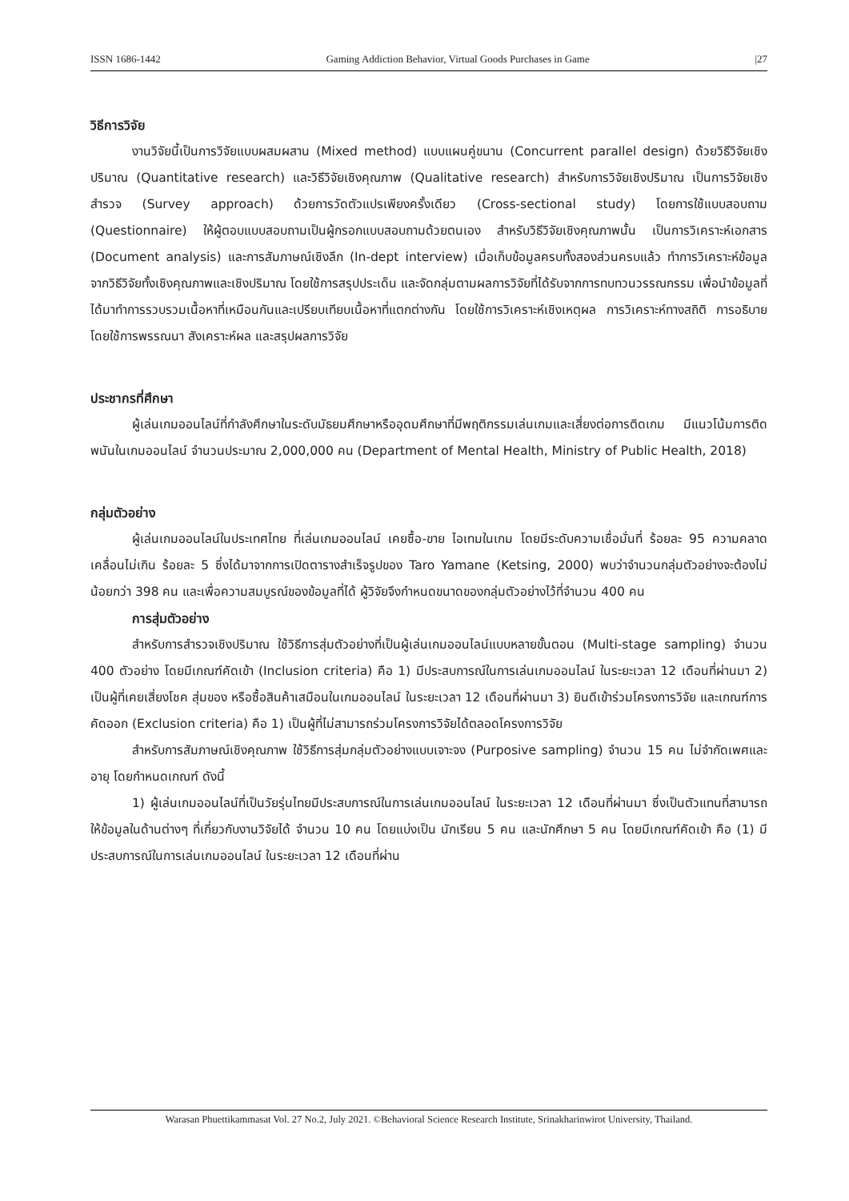ISSN 1686-1442 Gaming Addiction Behavior, Virtual Goods Purchases in Game |27
วิธีการวิจัย
งานวิจัยนี้เป็นการวิจัยแบบผสมผสาน (Mixed method) แบบแผนคู่ขนาน (Concurrent parallel design) ด้วยวิธีวิจัยเชิงปริมาณ (Quantitative research) และวิธีวิจัยเชิงคุณภาพ (Qualitative research) สำหรับการวิจัยเชิงปริมาณ เป็นการวิจัยเชิงสำรวจ (Survey approach) ด้วยการวัดตัวแปรเพียงครั้งเดียว (Cross-sectional study) โดยการใช้แบบสอบถาม (Questionnaire) ให้ผู้ตอบแบบสอบถามเป็นผู้กรอกแบบสอบถามด้วยตนเอง สำหรับวิธีวิจัยเชิงคุณภาพนั้น เป็นการวิเคราะห์เอกสาร (Document analysis) และการสัมภาษณ์เชิงลึก (In-dept interview) เมื่อเก็บข้อมูลครบทั้งสองส่วนครบแล้ว ทำการวิเคราะห์ข้อมูลจากวิธีวิจัยทั้งเชิงคุณภาพและเชิงปริมาณ โดยใช้การสรุปประเด็น และจัดกลุ่มตามผลการวิจัยที่ได้รับจากการทบทวนวรรณกรรม เพื่อนำข้อมูลที่ได้มาทำการรวบรวมเนื้อหาที่เหมือนกันและเปรียบเทียบเนื้อหาที่แตกต่างกัน โดยใช้การวิเคราะห์เชิงเหตุผล การวิเคราะห์ทางสถิติ การอธิบายโดยใช้การพรรณนา สังเคราะห์ผล และสรุปผลการวิจัย
ประชากรที่ศึกษา
ผู้เล่นเกมออนไลน์ที่กำลังศึกษาในระดับมัธยมศึกษาหรืออุดมศึกษาที่มีพฤติกรรมเล่นเกมและเสี่ยงต่อการติดเกม มีแนวโน้มการติดพนันในเกมออนไลน์ จำนวนประมาณ 2,000,000 คน (Department of Mental Health, Ministry of Public Health, 2018)
กลุ่มตัวอย่าง
ผู้เล่นเกมออนไลน์ในประเทศไทย ที่เล่นเกมออนไลน์ เคยซื้อ-ขาย ไอเทมในเกม โดยมีระดับความเชื่อมั่นที่ ร้อยละ 95 ความคลาดเคลื่อนไม่เกิน ร้อยละ 5 ซึ่งได้มาจากการเปิดตารางสำเร็จรูปของ Taro Yamane (Ketsing, 2000) พบว่าจำนวนกลุ่มตัวอย่างจะต้องไม่น้อยกว่า 398 คน และเพื่อความสมบูรณ์ของข้อมูลที่ได้ ผู้วิจัยจึงกำหนดขนาดของกลุ่มตัวอย่างไว้ที่จำนวน 400 คน
การสุ่มตัวอย่าง
สำหรับการสำรวจเชิงปริมาณ ใช้วิธีการสุ่มตัวอย่างที่เป็นผู้เล่นเกมออนไลน์แบบหลายขั้นตอน (Multi-stage sampling) จำนวน 400 ตัวอย่าง โดยมีเกณฑ์คัดเข้า (Inclusion criteria) คือ 1) มีประสบการณ์ในการเล่นเกมออนไลน์ ในระยะเวลา 12 เดือนที่ผ่านมา 2) เป็นผู้ที่เคยเสี่ยงโชค สุ่มของ หรือซื้อสินค้าเสมือนในเกมออนไลน์ ในระยะเวลา 12 เดือนที่ผ่านมา 3) ยินดีเข้าร่วมโครงการวิจัย และเกณฑ์การคัดออก (Exclusion criteria) คือ 1) เป็นผู้ที่ไม่สามารถร่วมโครงการวิจัยได้ตลอดโครงการวิจัย
สำหรับการสัมภาษณ์เชิงคุณภาพ ใช้วิธีการสุ่มกลุ่มตัวอย่างแบบเจาะจง (Purposive sampling) จำนวน 15 คน ไม่จำกัดเพศและอายุ โดยกำหนดเกณฑ์ ดังนี้
1) ผู้เล่นเกมออนไลน์ที่เป็นวัยรุ่นไทยมีประสบการณ์ในการเล่นเกมออนไลน์ ในระยะเวลา 12 เดือนที่ผ่านมา ซึ่งเป็นตัวแทนที่สามารถให้ข้อมูลในด้านต่างๆ ที่เกี่ยวกับงานวิจัยได้ จำนวน 10 คน โดยแบ่งเป็น นักเรียน 5 คน และนักศึกษา 5 คน โดยมีเกณฑ์คัดเข้า คือ (1) มีประสบการณ์ในการเล่นเกมออนไลน์ ในระยะเวลา 12 เดือนที่ผ่าน
Warasan Phuettikammasat Vol. 27 No.2, July 2021. ©Behavioral Science Research Institute, Srinakharinwirot University, Thailand.